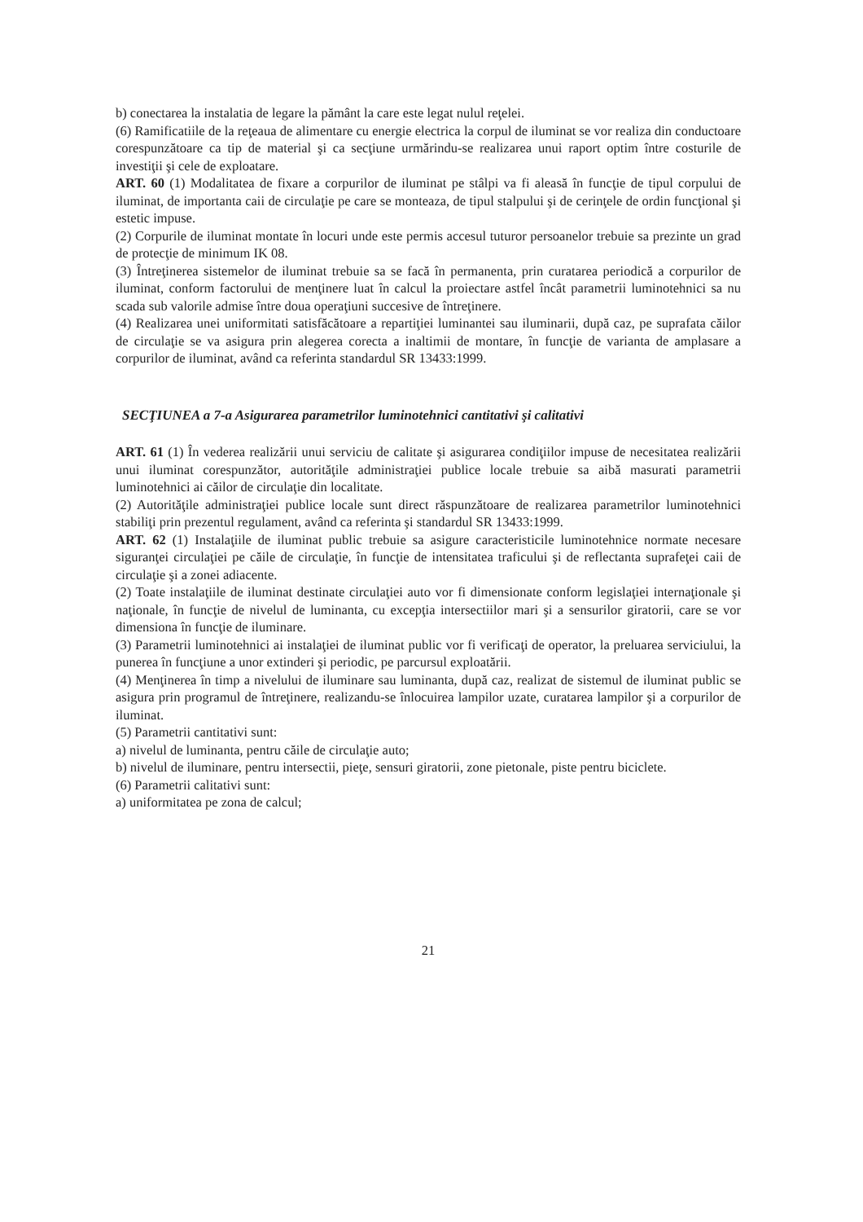b) conectarea la instalatia de legare la pământ la care este legat nulul reţelei.
(6) Ramificatiile de la reţeaua de alimentare cu energie electrica la corpul de iluminat se vor realiza din conductoare corespunzătoare ca tip de material şi ca secţiune urmărindu-se realizarea unui raport optim între costurile de investiţii şi cele de exploatare.
ART. 60 (1) Modalitatea de fixare a corpurilor de iluminat pe stâlpi va fi aleasă în funcţie de tipul corpului de iluminat, de importanta caii de circulaţie pe care se monteaza, de tipul stalpului şi de cerinţele de ordin funcţional şi estetic impuse.
(2) Corpurile de iluminat montate în locuri unde este permis accesul tuturor persoanelor trebuie sa prezinte un grad de protecţie de minimum IK 08.
(3) Întreţinerea sistemelor de iluminat trebuie sa se facă în permanenta, prin curatarea periodică a corpurilor de iluminat, conform factorului de menţinere luat în calcul la proiectare astfel încât parametrii luminotehnici sa nu scada sub valorile admise între doua operaţiuni succesive de întreţinere.
(4) Realizarea unei uniformitati satisfăcătoare a repartiţiei luminantei sau iluminarii, după caz, pe suprafata căilor de circulaţie se va asigura prin alegerea corecta a inaltimii de montare, în funcţie de varianta de amplasare a corpurilor de iluminat, având ca referinta standardul SR 13433:1999.
SECŢIUNEA a 7-a Asigurarea parametrilor luminotehnici cantitativi şi calitativi
ART. 61 (1) În vederea realizării unui serviciu de calitate şi asigurarea condiţiilor impuse de necesitatea realizării unui iluminat corespunzător, autorităţile administraţiei publice locale trebuie sa aibă masurati parametrii luminotehnici ai căilor de circulaţie din localitate.
(2) Autorităţile administraţiei publice locale sunt direct răspunzătoare de realizarea parametrilor luminotehnici stabiliţi prin prezentul regulament, având ca referinta şi standardul SR 13433:1999.
ART. 62 (1) Instalaţiile de iluminat public trebuie sa asigure caracteristicile luminotehnice normate necesare siguranţei circulaţiei pe căile de circulaţie, în funcţie de intensitatea traficului şi de reflectanta suprafeţei caii de circulaţie şi a zonei adiacente.
(2) Toate instalaţiile de iluminat destinate circulaţiei auto vor fi dimensionate conform legislaţiei internaţionale şi naţionale, în funcţie de nivelul de luminanta, cu excepţia intersectiilor mari şi a sensurilor giratorii, care se vor dimensiona în funcţie de iluminare.
(3) Parametrii luminotehnici ai instalaţiei de iluminat public vor fi verificaţi de operator, la preluarea serviciului, la punerea în funcţiune a unor extinderi şi periodic, pe parcursul exploatării.
(4) Menţinerea în timp a nivelului de iluminare sau luminanta, după caz, realizat de sistemul de iluminat public se asigura prin programul de întreţinere, realizandu-se înlocuirea lampilor uzate, curatarea lampilor şi a corpurilor de iluminat.
(5) Parametrii cantitativi sunt:
a) nivelul de luminanta, pentru căile de circulaţie auto;
b) nivelul de iluminare, pentru intersectii, pieţe, sensuri giratorii, zone pietonale, piste pentru biciclete.
(6) Parametrii calitativi sunt:
a) uniformitatea pe zona de calcul;
21